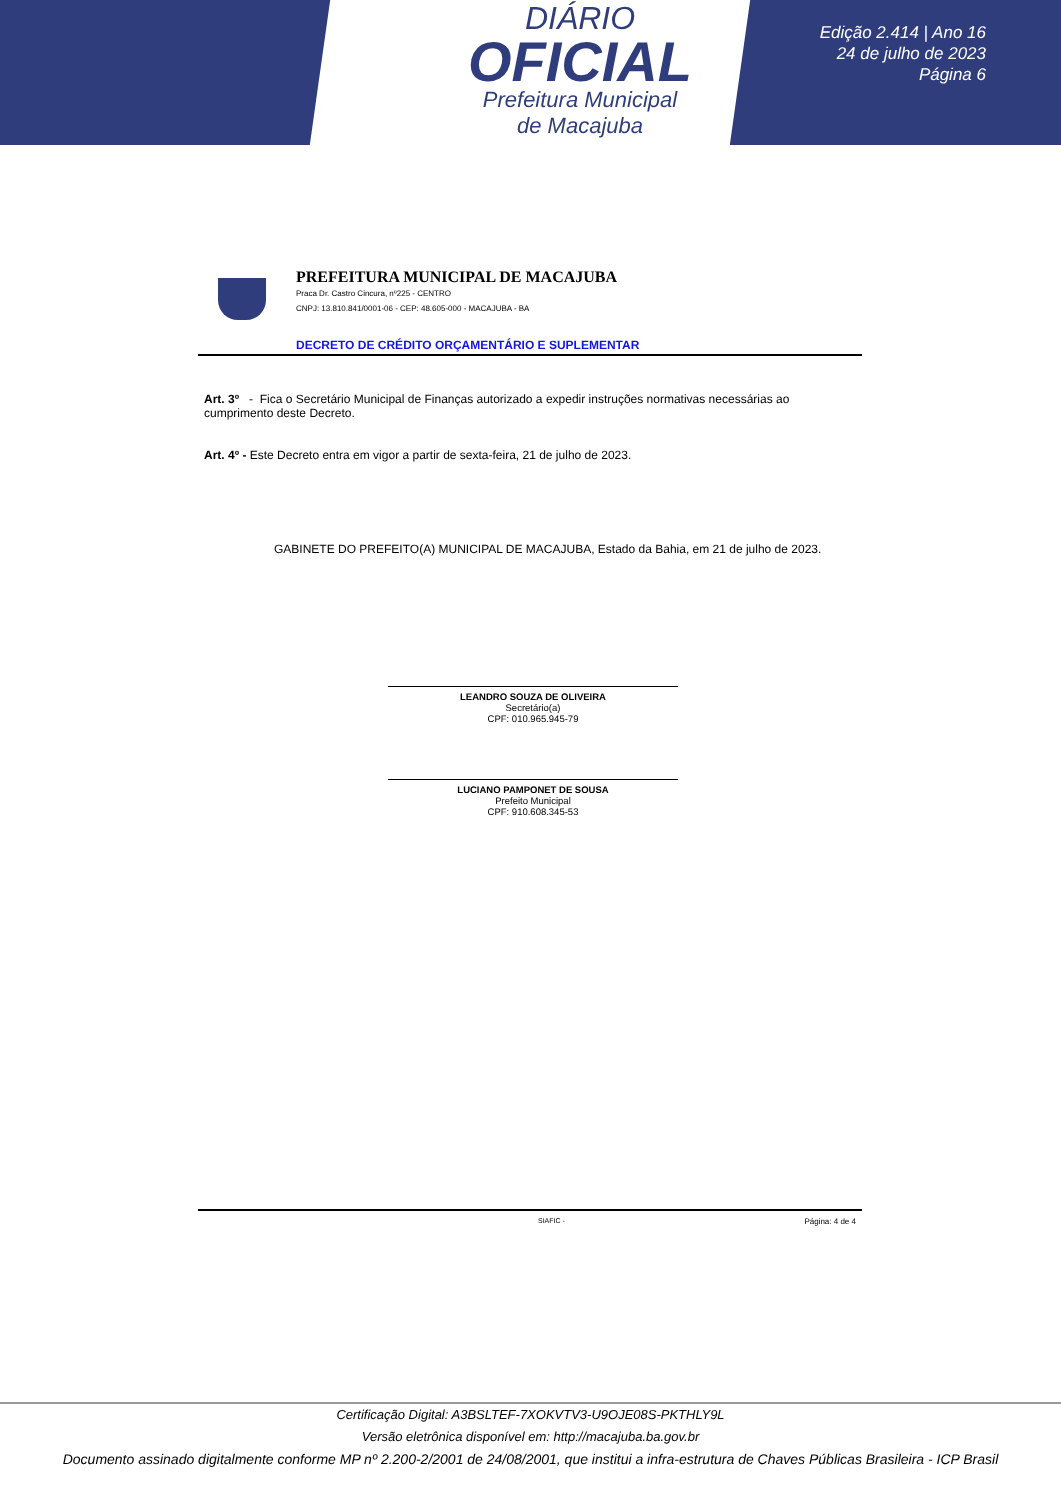DIÁRIO
OFICIAL
Prefeitura Municipal
de Macajuba
Edição 2.414 | Ano 16
24 de julho de 2023
Página 6
PREFEITURA MUNICIPAL DE MACAJUBA
Praca Dr. Castro Cincura, nº225 - CENTRO
CNPJ: 13.810.841/0001-06 - CEP: 48.605-000 - MACAJUBA - BA
DECRETO DE CRÉDITO ORÇAMENTÁRIO E SUPLEMENTAR
Art. 3º - Fica o Secretário Municipal de Finanças autorizado a expedir instruções normativas necessárias ao cumprimento deste Decreto.
Art. 4º - Este Decreto entra em vigor a partir de sexta-feira, 21 de julho de 2023.
GABINETE DO PREFEITO(A) MUNICIPAL DE MACAJUBA, Estado da Bahia, em 21 de julho de 2023.
LEANDRO SOUZA DE OLIVEIRA
Secretário(a)
CPF: 010.965.945-79
LUCIANO PAMPONET DE SOUSA
Prefeito Municipal
CPF: 910.608.345-53
SIAFIC - Página: 4 de 4
Certificação Digital: A3BSLTEF-7XOKVTV3-U9OJE08S-PKTHLY9L
Versão eletrônica disponível em: http://macajuba.ba.gov.br
Documento assinado digitalmente conforme MP nº 2.200-2/2001 de 24/08/2001, que institui a infra-estrutura de Chaves Públicas Brasileira - ICP Brasil